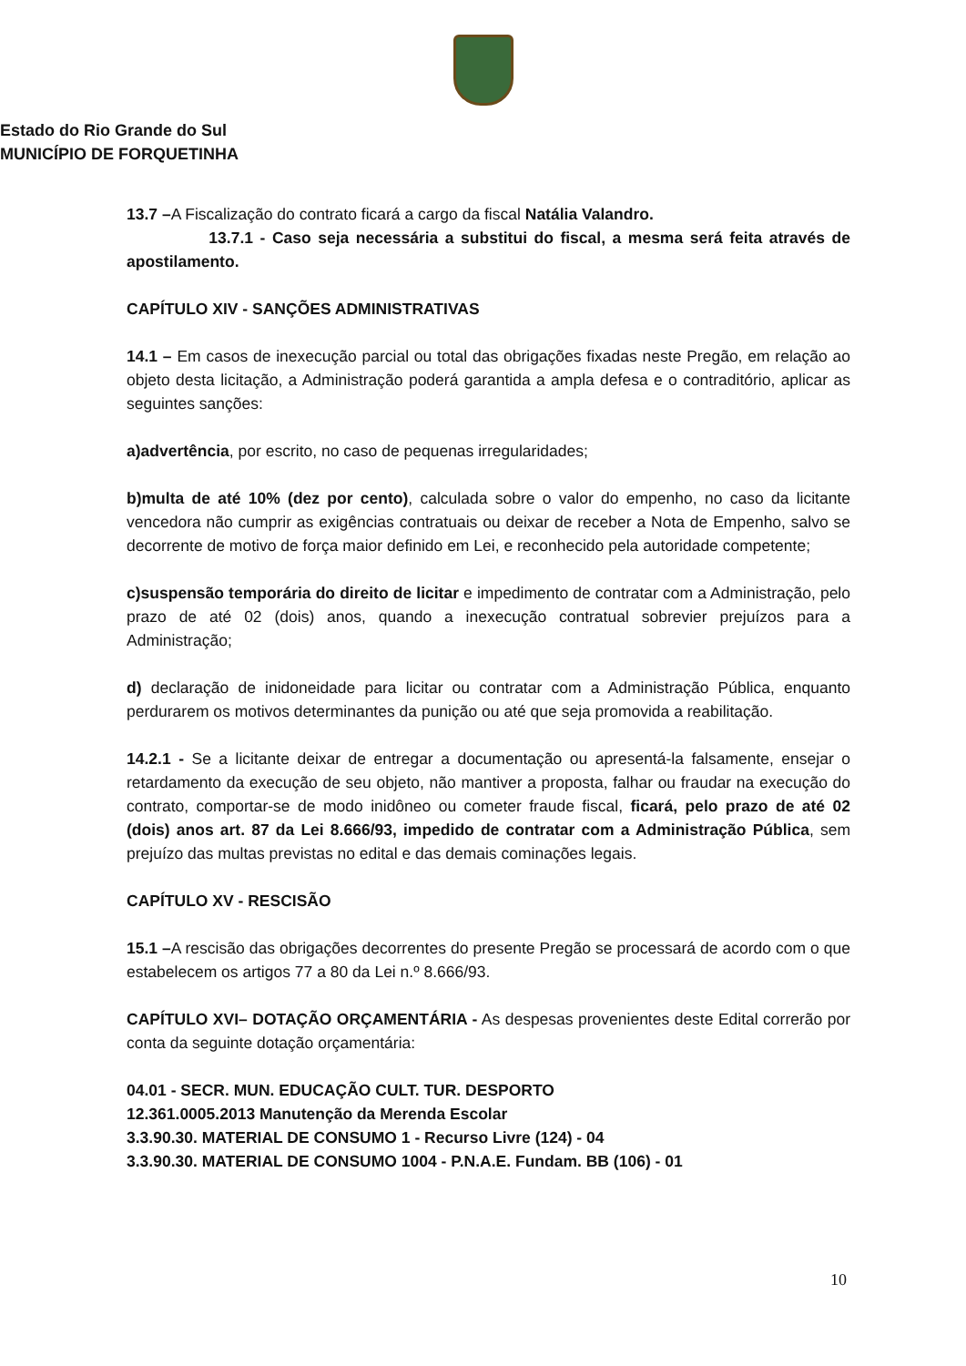Estado do Rio Grande do Sul
MUNICÍPIO DE FORQUETINHA
13.7 –A Fiscalização do contrato ficará a cargo da fiscal Natália Valandro.
13.7.1 - Caso seja necessária a substitui do fiscal, a mesma será feita através de apostilamento.
CAPÍTULO XIV - SANÇÕES ADMINISTRATIVAS
14.1 – Em casos de inexecução parcial ou total das obrigações fixadas neste Pregão, em relação ao objeto desta licitação, a Administração poderá garantida a ampla defesa e o contraditório, aplicar as seguintes sanções:
a)advertência, por escrito, no caso de pequenas irregularidades;
b)multa de até 10% (dez por cento), calculada sobre o valor do empenho, no caso da licitante vencedora não cumprir as exigências contratuais ou deixar de receber a Nota de Empenho, salvo se decorrente de motivo de força maior definido em Lei, e reconhecido pela autoridade competente;
c)suspensão temporária do direito de licitar e impedimento de contratar com a Administração, pelo prazo de até 02 (dois) anos, quando a inexecução contratual sobrevier prejuízos para a Administração;
d) declaração de inidoneidade para licitar ou contratar com a Administração Pública, enquanto perdurarem os motivos determinantes da punição ou até que seja promovida a reabilitação.
14.2.1 - Se a licitante deixar de entregar a documentação ou apresentá-la falsamente, ensejar o retardamento da execução de seu objeto, não mantiver a proposta, falhar ou fraudar na execução do contrato, comportar-se de modo inidôneo ou cometer fraude fiscal, ficará, pelo prazo de até 02 (dois) anos art. 87 da Lei 8.666/93, impedido de contratar com a Administração Pública, sem prejuízo das multas previstas no edital e das demais cominações legais.
CAPÍTULO XV - RESCISÃO
15.1 –A rescisão das obrigações decorrentes do presente Pregão se processará de acordo com o que estabelecem os artigos 77 a 80 da Lei n.º 8.666/93.
CAPÍTULO XVI– DOTAÇÃO ORÇAMENTÁRIA - As despesas provenientes deste Edital correrão por conta da seguinte dotação orçamentária:
04.01 - SECR. MUN. EDUCAÇÃO CULT. TUR. DESPORTO
12.361.0005.2013 Manutenção da Merenda Escolar
3.3.90.30. MATERIAL DE CONSUMO 1 - Recurso Livre (124) - 04
3.3.90.30. MATERIAL DE CONSUMO 1004 - P.N.A.E. Fundam. BB (106) - 01
10